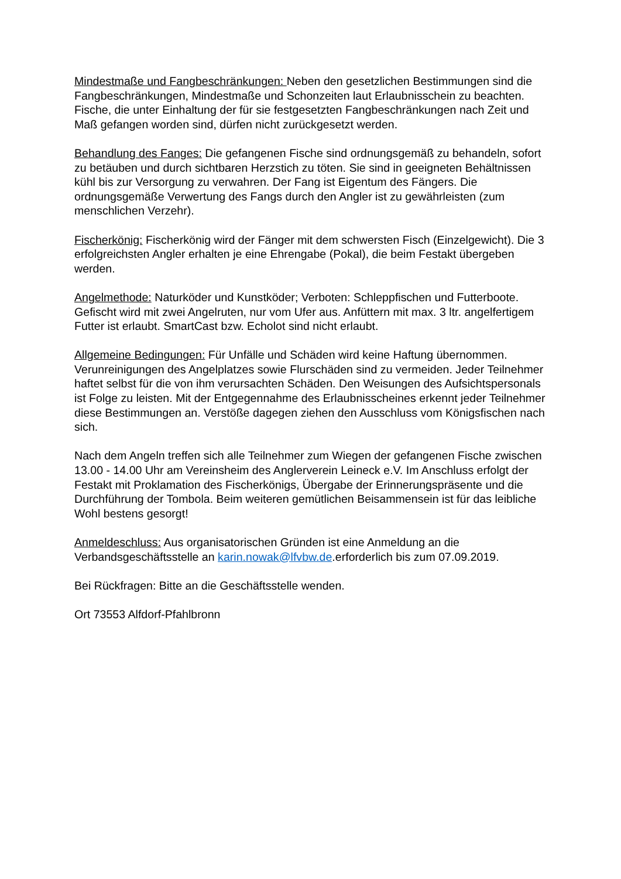Mindestmaße und Fangbeschränkungen: Neben den gesetzlichen Bestimmungen sind die Fangbeschränkungen, Mindestmaße und Schonzeiten laut Erlaubnisschein zu beachten. Fische, die unter Einhaltung der für sie festgesetzten Fangbeschränkungen nach Zeit und Maß gefangen worden sind, dürfen nicht zurückgesetzt werden.
Behandlung des Fanges: Die gefangenen Fische sind ordnungsgemäß zu behandeln, sofort zu betäuben und durch sichtbaren Herzstich zu töten. Sie sind in geeigneten Behältnissen kühl bis zur Versorgung zu verwahren. Der Fang ist Eigentum des Fängers. Die ordnungsgemäße Verwertung des Fangs durch den Angler ist zu gewährleisten (zum menschlichen Verzehr).
Fischerkönig: Fischerkönig wird der Fänger mit dem schwersten Fisch (Einzelgewicht). Die 3 erfolgreichsten Angler erhalten je eine Ehrengabe (Pokal), die beim Festakt übergeben werden.
Angelmethode: Naturköder und Kunstköder; Verboten: Schleppfischen und Futterboote. Gefischt wird mit zwei Angelruten, nur vom Ufer aus. Anfüttern mit max. 3 ltr. angelfertigem Futter ist erlaubt. SmartCast bzw. Echolot sind nicht erlaubt.
Allgemeine Bedingungen: Für Unfälle und Schäden wird keine Haftung übernommen. Verunreinigungen des Angelplatzes sowie Flurschäden sind zu vermeiden. Jeder Teilnehmer haftet selbst für die von ihm verursachten Schäden. Den Weisungen des Aufsichtspersonals ist Folge zu leisten. Mit der Entgegennahme des Erlaubnisscheines erkennt jeder Teilnehmer diese Bestimmungen an. Verstöße dagegen ziehen den Ausschluss vom Königsfischen nach sich.
Nach dem Angeln treffen sich alle Teilnehmer zum Wiegen der gefangenen Fische zwischen 13.00 - 14.00 Uhr am Vereinsheim des Anglerverein Leineck e.V. Im Anschluss erfolgt der Festakt mit Proklamation des Fischerkönigs, Übergabe der Erinnerungspräsente und die Durchführung der Tombola. Beim weiteren gemütlichen Beisammensein ist für das leibliche Wohl bestens gesorgt!
Anmeldeschluss: Aus organisatorischen Gründen ist eine Anmeldung an die Verbandsgeschäftsstelle an karin.nowak@lfvbw.de.erforderlich bis zum 07.09.2019.
Bei Rückfragen: Bitte an die Geschäftsstelle wenden.
Ort 73553 Alfdorf-Pfahlbronn